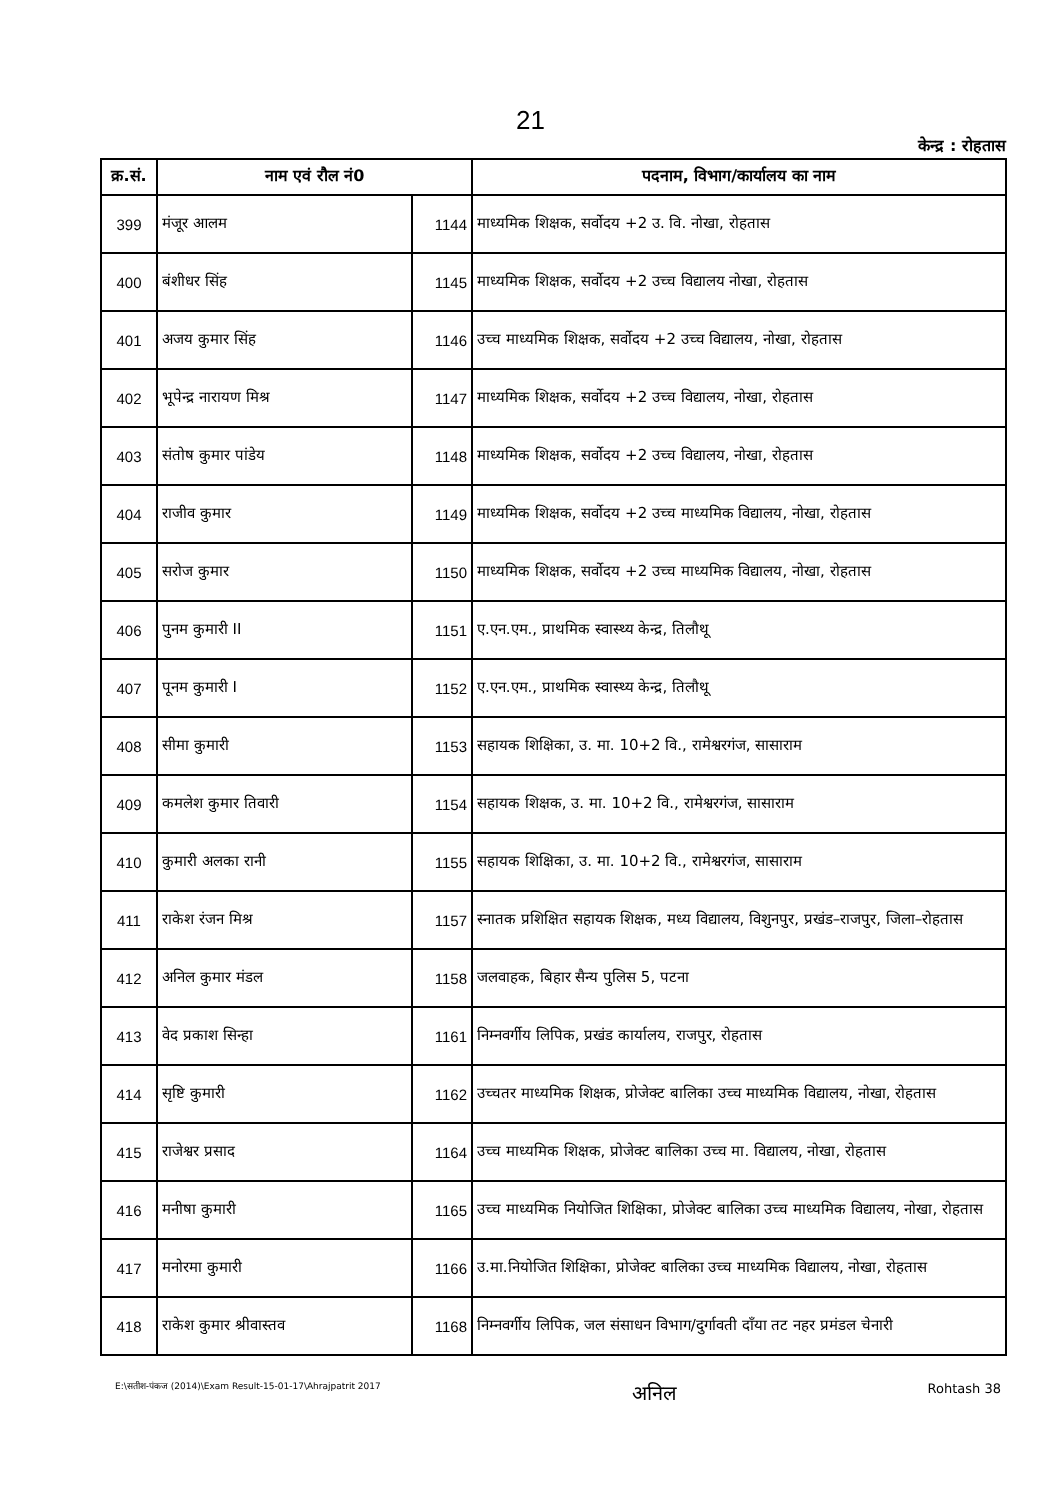21
केन्द्र : रोहतास
| क्र.सं. | नाम एवं रौल नं0 | | पदनाम, विभाग/कार्यालय का नाम |
| --- | --- | --- | --- |
| 399 | मंजूर आलम | 1144 | माध्यमिक शिक्षक, सर्वोदय +2 उ. वि. नोखा, रोहतास |
| 400 | बंशीधर सिंह | 1145 | माध्यमिक शिक्षक, सर्वोदय +2 उच्च विद्यालय नोखा, रोहतास |
| 401 | अजय कुमार सिंह | 1146 | उच्च माध्यमिक शिक्षक, सर्वोदय +2 उच्च विद्यालय, नोखा, रोहतास |
| 402 | भूपेन्द्र नारायण मिश्र | 1147 | माध्यमिक शिक्षक, सर्वोदय +2 उच्च विद्यालय, नोखा, रोहतास |
| 403 | संतोष कुमार पांडेय | 1148 | माध्यमिक शिक्षक, सर्वोदय +2 उच्च विद्यालय, नोखा, रोहतास |
| 404 | राजीव कुमार | 1149 | माध्यमिक शिक्षक, सर्वोदय +2 उच्च माध्यमिक विद्यालय, नोखा, रोहतास |
| 405 | सरोज कुमार | 1150 | माध्यमिक शिक्षक, सर्वोदय +2 उच्च माध्यमिक विद्यालय, नोखा, रोहतास |
| 406 | पुनम कुमारी II | 1151 | ए.एन.एम., प्राथमिक स्वास्थ्य केन्द्र, तिलौथू |
| 407 | पूनम कुमारी I | 1152 | ए.एन.एम., प्राथमिक स्वास्थ्य केन्द्र, तिलौथू |
| 408 | सीमा कुमारी | 1153 | सहायक शिक्षिका, उ. मा. 10+2 वि., रामेश्वरगंज, सासाराम |
| 409 | कमलेश कुमार तिवारी | 1154 | सहायक शिक्षक, उ. मा. 10+2 वि., रामेश्वरगंज, सासाराम |
| 410 | कुमारी अलका रानी | 1155 | सहायक शिक्षिका, उ. मा. 10+2 वि., रामेश्वरगंज, सासाराम |
| 411 | राकेश रंजन मिश्र | 1157 | स्नातक प्रशिक्षित सहायक शिक्षक, मध्य विद्यालय, विशुनपुर, प्रखंड–राजपुर, जिला–रोहतास |
| 412 | अनिल कुमार मंडल | 1158 | जलवाहक, बिहार सैन्य पुलिस 5, पटना |
| 413 | वेद प्रकाश सिन्हा | 1161 | निम्नवर्गीय लिपिक, प्रखंड कार्यालय, राजपुर, रोहतास |
| 414 | सृष्टि कुमारी | 1162 | उच्चतर माध्यमिक शिक्षक, प्रोजेक्ट बालिका उच्च माध्यमिक विद्यालय, नोखा, रोहतास |
| 415 | राजेश्वर प्रसाद | 1164 | उच्च माध्यमिक शिक्षक, प्रोजेक्ट बालिका उच्च मा. विद्यालय, नोखा, रोहतास |
| 416 | मनीषा कुमारी | 1165 | उच्च माध्यमिक नियोजित शिक्षिका, प्रोजेक्ट बालिका उच्च माध्यमिक विद्यालय, नोखा, रोहतास |
| 417 | मनोरमा कुमारी | 1166 | उ.मा.नियोजित शिक्षिका, प्रोजेक्ट बालिका उच्च माध्यमिक विद्यालय, नोखा, रोहतास |
| 418 | राकेश कुमार श्रीवास्तव | 1168 | निम्नवर्गीय लिपिक, जल संसाधन विभाग/दुर्गावती दाँया तट नहर प्रमंडल चेनारी |
E:\सतीश-पंकज (2014)\Exam Result-15-01-17\Ahrajpatrit 2017 अनिल Rohtash 38